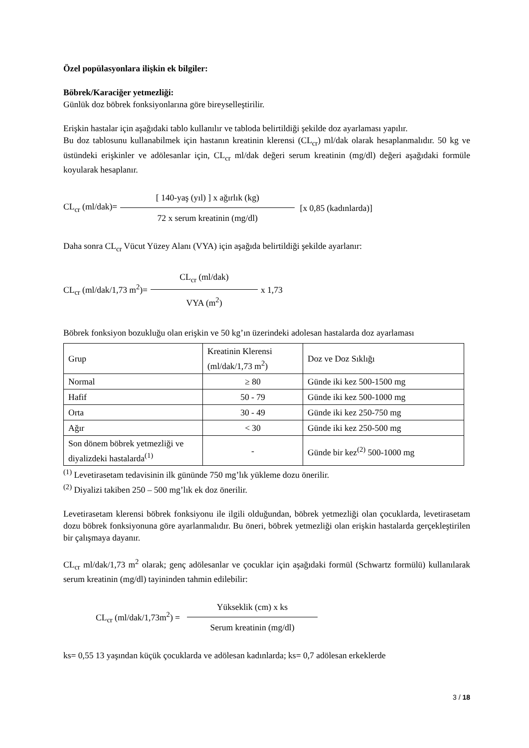Özel popülasyonlara ilişkin ek bilgiler:
Böbrek/Karaciğer yetmezliği:
Günlük doz böbrek fonksiyonlarına göre bireyselleştirilir.
Erişkin hastalar için aşağıdaki tablo kullanılır ve tabloda belirtildiği şekilde doz ayarlaması yapılır.
Bu doz tablosunu kullanabilmek için hastanın kreatinin klerensi (CL<sub>cr</sub>) ml/dak olarak hesaplanmalıdır. 50 kg ve üstündeki erişkinler ve adölesanlar için, CL<sub>cr</sub> ml/dak değeri serum kreatinin (mg/dl) değeri aşağıdaki formüle koyularak hesaplanır.
CL<sub>cr</sub> (ml/dak)= [ 140-yaş (yıl) ] x ağırlık (kg) 72 x serum kreatinin (mg/dl) [x 0,85 (kadınlarda)]
Daha sonra CL<sub>cr</sub> Vücut Yüzey Alanı (VYA) için aşağıda belirtildiği şekilde ayarlanır:
CL<sub>cr</sub> (ml/dak/1,73 m<sup>2</sup>)= CL<sub>cr</sub> (ml/dak) VYA (m<sup>2</sup>) x 1,73
Böbrek fonksiyon bozukluğu olan erişkin ve 50 kg’ın üzerindeki adolesan hastalarda doz ayarlaması
| Grup | Kreatinin Klerensi (ml/dak/1,73 m<sup>2</sup>) | Doz ve Doz Sıklığı |
| Normal | ≥ 80 | Günde iki kez 500-1500 mg |
| Hafif | 50 - 79 | Günde iki kez 500-1000 mg |
| Orta | 30 - 49 | Günde iki kez 250-750 mg |
| Ağır | < 30 | Günde iki kez 250-500 mg |
| Son dönem böbrek yetmezliği ve diyalizdeki hastalarda<sup>(1)</sup> | - | Günde bir kez<sup>(2)</sup> 500-1000 mg |
<sup>(1)</sup> Levetirasetam tedavisinin ilk gününde 750 mg’lık yükleme dozu önerilir.
<sup>(2)</sup> Diyalizi takiben 250 – 500 mg’lık ek doz önerilir.
Levetirasetam klerensi böbrek fonksiyonu ile ilgili olduğundan, böbrek yetmezliği olan çocuklarda, levetirasetam dozu böbrek fonksiyonuna göre ayarlanmalıdır. Bu öneri, böbrek yetmezliği olan erişkin hastalarda gerçekleştirilen bir çalışmaya dayanır.
CL<sub>cr</sub> ml/dak/1,73 m<sup>2</sup> olarak; genç adölesanlar ve çocuklar için aşağıdaki formül (Schwartz formülü) kullanılarak serum kreatinin (mg/dl) tayininden tahmin edilebilir:
CL<sub>cr</sub> (ml/dak/1,73m<sup>2</sup>) = Yükseklik (cm) x ks Serum kreatinin (mg/dl)
ks= 0,55 13 yaşından küçük çocuklarda ve adölesan kadınlarda; ks= 0,7 adölesan erkeklerde
3 / 18